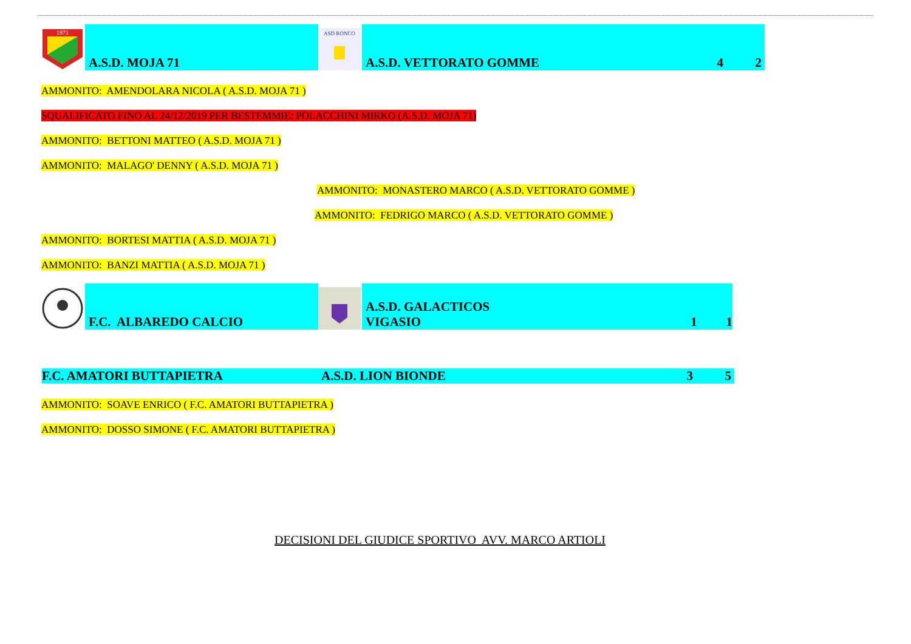1971
A.S.D. MOJA 71
ASD RONCO
A.S.D. VETTORATO GOMME 4 2
AMMONITO: AMENDOLARA NICOLA ( A.S.D. MOJA 71 )
SQUALIFICATO FINO AL 24/12/2019 PER BESTEMMIE: POLACCHINI MIRKO (A.S.D. MOJA 71)
AMMONITO: BETTONI MATTEO ( A.S.D. MOJA 71 )
AMMONITO: MALAGO' DENNY ( A.S.D. MOJA 71 )
AMMONITO: MONASTERO MARCO ( A.S.D. VETTORATO GOMME )
AMMONITO: FEDRIGO MARCO ( A.S.D. VETTORATO GOMME )
AMMONITO: BORTESI MATTIA ( A.S.D. MOJA 71 )
AMMONITO: BANZI MATTIA ( A.S.D. MOJA 71 )
F.C. ALBAREDO CALCIO
A.S.D. GALACTICOS VIGASIO 1 1
F.C. AMATORI BUTTAPIETRA A.S.D. LION BIONDE 3 5
AMMONITO: SOAVE ENRICO ( F.C. AMATORI BUTTAPIETRA )
AMMONITO: DOSSO SIMONE ( F.C. AMATORI BUTTAPIETRA )
DECISIONI DEL GIUDICE SPORTIVO AVV. MARCO ARTIOLI